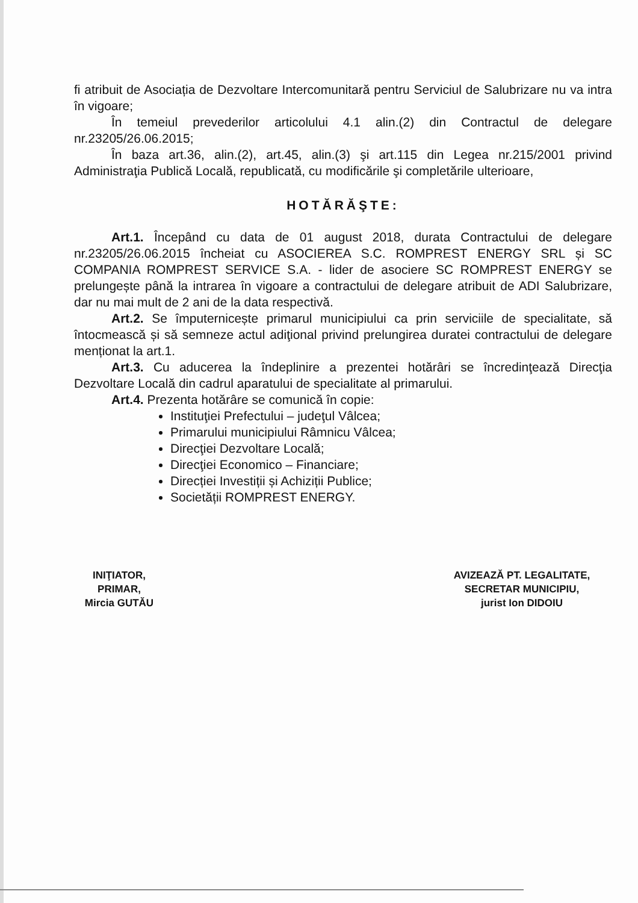fi atribuit de Asociația de Dezvoltare Intercomunitară pentru Serviciul de Salubrizare nu va intra în vigoare;
În temeiul prevederilor articolului 4.1 alin.(2) din Contractul de delegare nr.23205/26.06.2015;
În baza art.36, alin.(2), art.45, alin.(3) şi art.115 din Legea nr.215/2001 privind Administraţia Publică Locală, republicată, cu modificările şi completările ulterioare,
HOTĂRĂŞTE:
Art.1. Începând cu data de 01 august 2018, durata Contractului de delegare nr.23205/26.06.2015 încheiat cu ASOCIEREA S.C. ROMPREST ENERGY SRL și SC COMPANIA ROMPREST SERVICE S.A. - lider de asociere SC ROMPREST ENERGY se prelungește până la intrarea în vigoare a contractului de delegare atribuit de ADI Salubrizare, dar nu mai mult de 2 ani de la data respectivă.
Art.2. Se împuternicește primarul municipiului ca prin serviciile de specialitate, să întocmească și să semneze actul adiţional privind prelungirea duratei contractului de delegare menționat la art.1.
Art.3. Cu aducerea la îndeplinire a prezentei hotărâri se încredinţează Direcţia Dezvoltare Locală din cadrul aparatului de specialitate al primarului.
Art.4. Prezenta hotărâre se comunică în copie:
Instituţiei Prefectului – judeţul Vâlcea;
Primarului municipiului Râmnicu Vâlcea;
Direcţiei Dezvoltare Locală;
Direcţiei Economico – Financiare;
Direcției Investiții și Achiziții Publice;
Societății ROMPREST ENERGY.
INIŢIATOR,
PRIMAR,
Mircia GUTĂU
AVIZEAZĂ PT. LEGALITATE,
SECRETAR MUNICIPIU,
jurist Ion DIDOIU